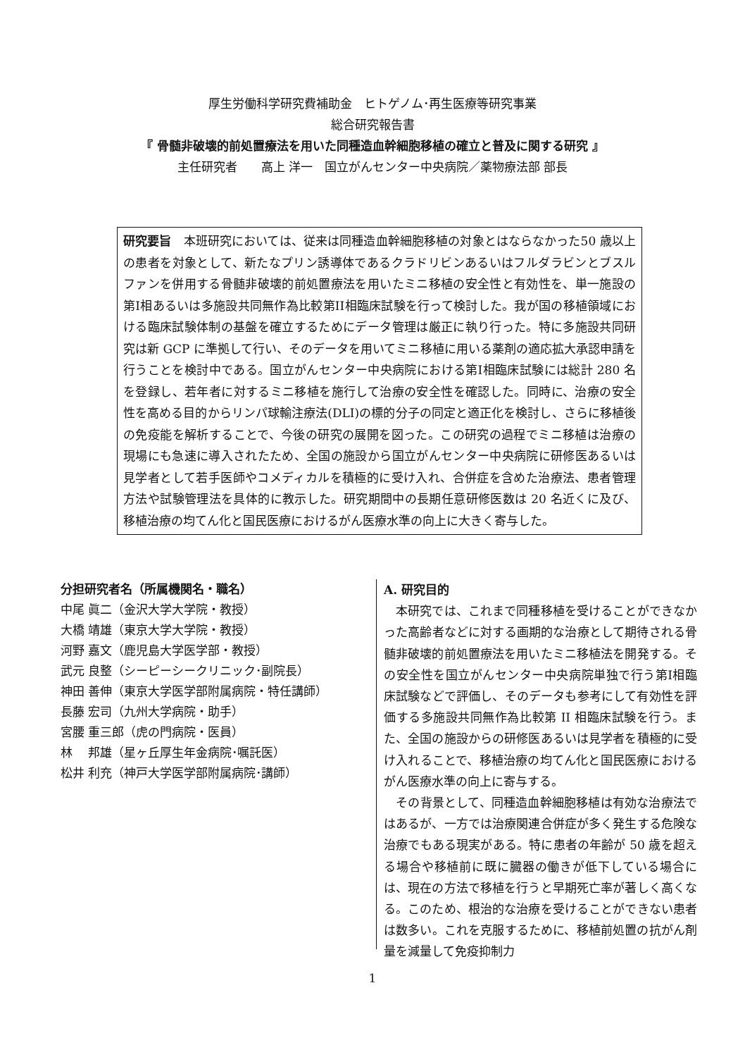厚生労働科学研究費補助金　ヒトゲノム･再生医療等研究事業
総合研究報告書
『 骨髄非破壊的前処置療法を用いた同種造血幹細胞移植の確立と普及に関する研究 』
主任研究者　　高上 洋一　国立がんセンター中央病院／薬物療法部 部長
研究要旨　本班研究においては、従来は同種造血幹細胞移植の対象とはならなかった50 歳以上の患者を対象として、新たなプリン誘導体であるクラドリビンあるいはフルダラビンとブスルファンを併用する骨髄非破壊的前処置療法を用いたミニ移植の安全性と有効性を、単一施設の第I相あるいは多施設共同無作為比較第II相臨床試験を行って検討した。我が国の移植領域における臨床試験体制の基盤を確立するためにデータ管理は厳正に執り行った。特に多施設共同研究は新 GCP に準拠して行い、そのデータを用いてミニ移植に用いる薬剤の適応拡大承認申請を行うことを検討中である。国立がんセンター中央病院における第I相臨床試験には総計 280 名を登録し、若年者に対するミニ移植を施行して治療の安全性を確認した。同時に、治療の安全性を高める目的からリンパ球輸注療法(DLI)の標的分子の同定と適正化を検討し、さらに移植後の免疫能を解析することで、今後の研究の展開を図った。この研究の過程でミニ移植は治療の現場にも急速に導入されたため、全国の施設から国立がんセンター中央病院に研修医あるいは見学者として若手医師やコメディカルを積極的に受け入れ、合併症を含めた治療法、患者管理方法や試験管理法を具体的に教示した。研究期間中の長期任意研修医数は 20 名近くに及び、移植治療の均てん化と国民医療におけるがん医療水準の向上に大きく寄与した。
分担研究者名（所属機関名・職名）
中尾 眞二（金沢大学大学院・教授）
大橋 靖雄（東京大学大学院・教授）
河野 嘉文（鹿児島大学医学部・教授）
武元 良整（シーピーシークリニック･副院長）
神田 善伸（東京大学医学部附属病院・特任講師）
長藤 宏司（九州大学病院・助手）
宮腰 重三郎（虎の門病院・医員）
林　 邦雄（星ヶ丘厚生年金病院･嘱託医）
松井 利充（神戸大学医学部附属病院･講師）
A. 研究目的
　本研究では、これまで同種移植を受けることができなかった高齢者などに対する画期的な治療として期待される骨髄非破壊的前処置療法を用いたミニ移植法を開発する。その安全性を国立がんセンター中央病院単独で行う第I相臨床試験などで評価し、そのデータも参考にして有効性を評価する多施設共同無作為比較第 II 相臨床試験を行う。また、全国の施設からの研修医あるいは見学者を積極的に受け入れることで、移植治療の均てん化と国民医療におけるがん医療水準の向上に寄与する。
　その背景として、同種造血幹細胞移植は有効な治療法ではあるが、一方では治療関連合併症が多く発生する危険な治療でもある現実がある。特に患者の年齢が 50 歳を超える場合や移植前に既に臓器の働きが低下している場合には、現在の方法で移植を行うと早期死亡率が著しく高くなる。このため、根治的な治療を受けることができない患者は数多い。これを克服するために、移植前処置の抗がん剤量を減量して免疫抑制力
1